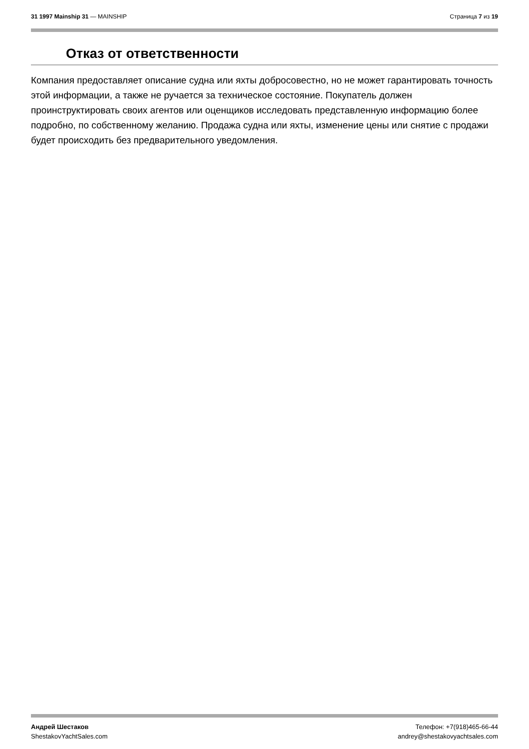31 1997 Mainship 31 — MAINSHIP Страница 7 из 19
Отказ от ответственности
Компания предоставляет описание судна или яхты добросовестно, но не может гарантировать точность этой информации, а также не ручается за техническое состояние. Покупатель должен проинструктировать своих агентов или оценщиков исследовать представленную информацию более подробно, по собственному желанию. Продажа судна или яхты, изменение цены или снятие с продажи будет происходить без предварительного уведомления.
Андрей Шестаков
ShestakovYachtSales.com
Телефон: +7(918)465-66-44
andrey@shestakovyachtsales.com